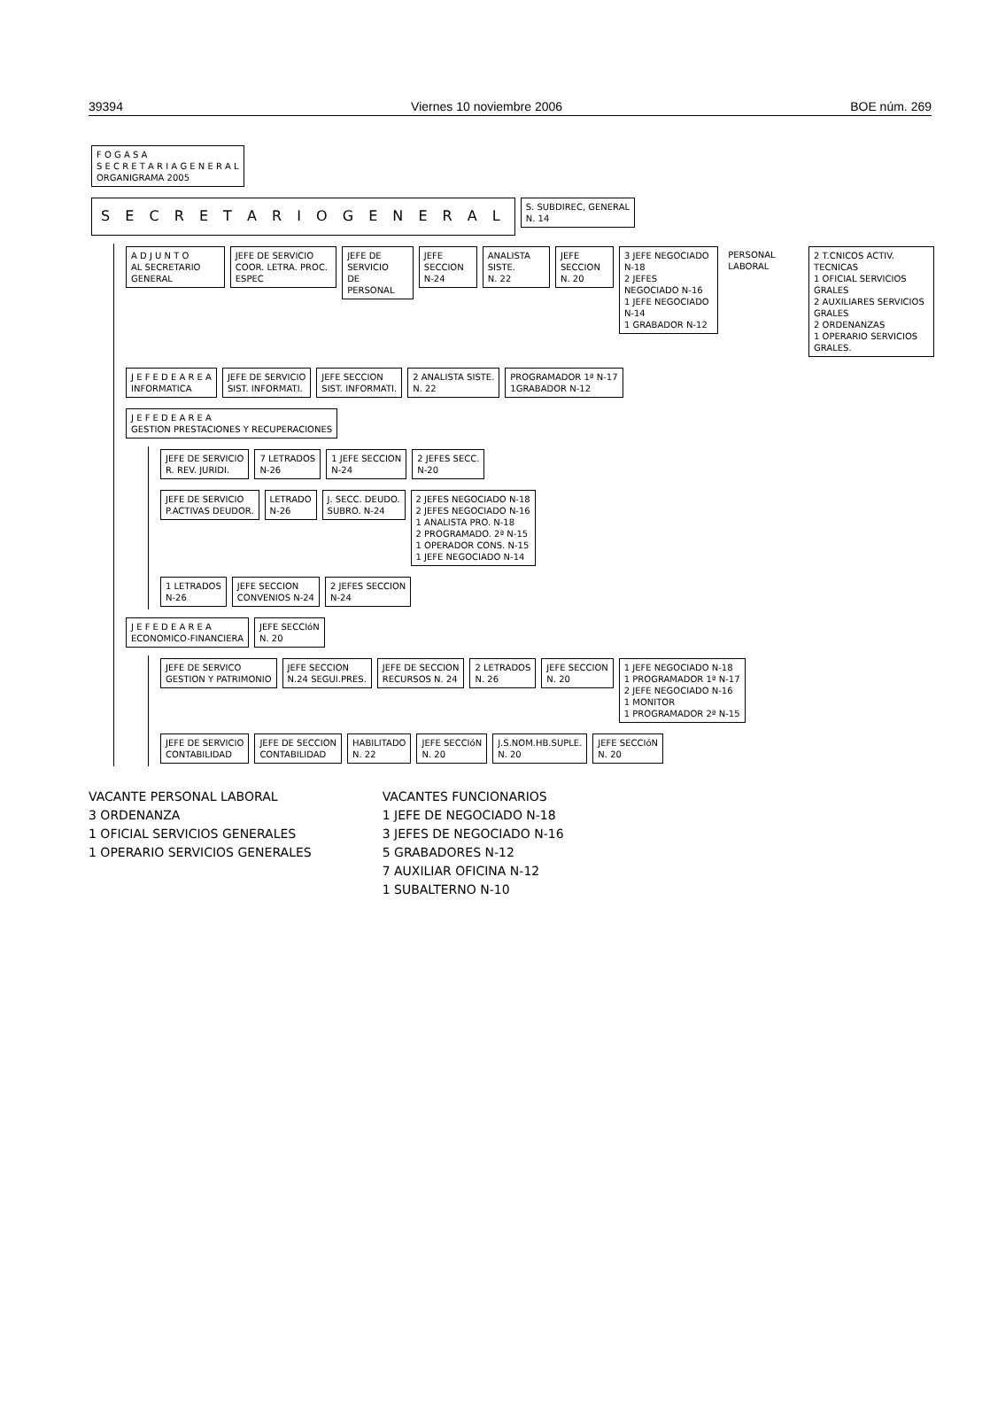39394 Viernes 10 noviembre 2006 BOE núm. 269
F O G A S A
S E C R E T A R I A G E N E R A L
ORGANIGRAMA 2005
S E C R E T A R I O G E N E R A L
S. SUBDIREC, GENERAL
N. 14
A D J U N T O
AL SECRETARIO GENERAL
JEFE DE SERVICIO
COOR. LETRA. PROC. ESPEC
JEFE DE SERVICIO
DE PERSONAL
JEFE SECCION
N-24
ANALISTA SISTE.
N. 22
JEFE SECCION
N. 20
3 JEFE NEGOCIADO N-18
2 JEFES NEGOCIADO N-16
1 JEFE NEGOCIADO N-14
1 GRABADOR N-12
PERSONAL LABORAL 2 T.CNICOS ACTIV. TECNICAS
1 OFICIAL SERVICIOS GRALES
2 AUXILIARES SERVICIOS GRALES
2 ORDENANZAS
1 OPERARIO SERVICIOS GRALES.
J E F E D E A R E A
INFORMATICA
JEFE DE SERVICIO
SIST. INFORMATI.
JEFE SECCION
SIST. INFORMATI.
2 ANALISTA SISTE.
N. 22
PROGRAMADOR 1ª N-17
1GRABADOR N-12
J E F E D E A R E A
GESTION PRESTACIONES Y RECUPERACIONES
JEFE DE SERVICIO
R. REV. JURIDI.
7 LETRADOS
N-26
1 JEFE SECCION
N-24
2 JEFES SECC.
N-20
JEFE DE SERVICIO
P.ACTIVAS DEUDOR.
LETRADO
N-26
J. SECC. DEUDO.
SUBRO. N-24
2 JEFES NEGOCIADO N-18
2 JEFES NEGOCIADO N-16
1 ANALISTA PRO. N-18
2 PROGRAMADO. 2ª N-15
1 OPERADOR CONS. N-15
1 JEFE NEGOCIADO N-14
1 LETRADOS
N-26
JEFE SECCION
CONVENIOS N-24
2 JEFES SECCION
N-24
J E F E D E A R E A
ECONOMICO-FINANCIERA
JEFE SECCIóN
N. 20
JEFE DE SERVICO
GESTION Y PATRIMONIO
JEFE SECCION
N.24 SEGUI.PRES.
JEFE DE SECCION
RECURSOS N. 24
2 LETRADOS
N. 26
JEFE SECCION
N. 20
1 JEFE NEGOCIADO N-18
1 PROGRAMADOR 1ª N-17
2 JEFE NEGOCIADO N-16
1 MONITOR
1 PROGRAMADOR 2ª N-15
JEFE DE SERVICIO
CONTABILIDAD
JEFE DE SECCION
CONTABILIDAD
HABILITADO
N. 22
JEFE SECCIóN
N. 20
J.S.NOM.HB.SUPLE.
N. 20
JEFE SECCIóN
N. 20
VACANTE PERSONAL LABORAL
3 ORDENANZA
1 OFICIAL SERVICIOS GENERALES
1 OPERARIO SERVICIOS GENERALES
VACANTES FUNCIONARIOS
1 JEFE DE NEGOCIADO N-18
3 JEFES DE NEGOCIADO N-16
5 GRABADORES N-12
7 AUXILIAR OFICINA N-12
1 SUBALTERNO N-10